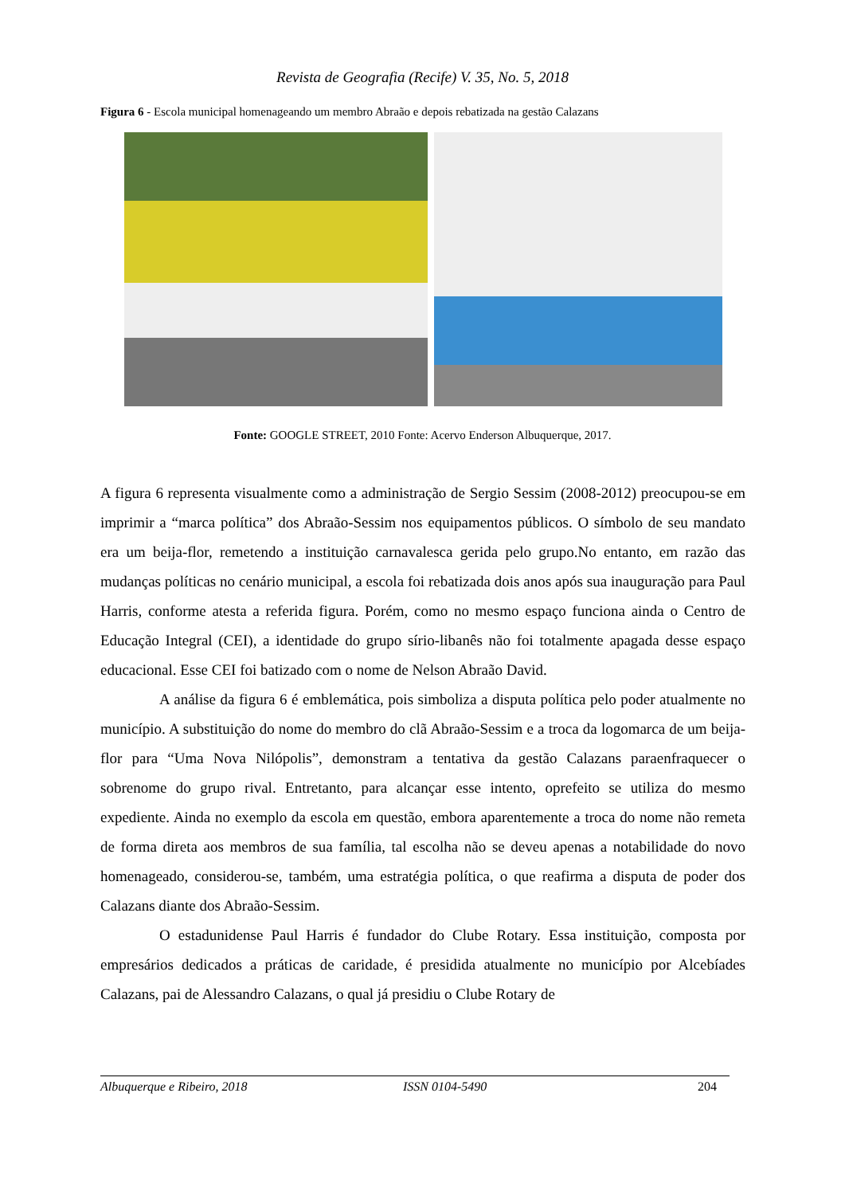Revista de Geografia (Recife) V. 35, No. 5, 2018
Figura 6 - Escola municipal homenageando um membro Abraão e depois rebatizada na gestão Calazans
Fonte: GOOGLE STREET, 2010 Fonte: Acervo Enderson Albuquerque, 2017.
A figura 6 representa visualmente como a administração de Sergio Sessim (2008-2012) preocupou-se em imprimir a “marca política” dos Abraão-Sessim nos equipamentos públicos. O símbolo de seu mandato era um beija-flor, remetendo a instituição carnavalesca gerida pelo grupo.No entanto, em razão das mudanças políticas no cenário municipal, a escola foi rebatizada dois anos após sua inauguração para Paul Harris, conforme atesta a referida figura. Porém, como no mesmo espaço funciona ainda o Centro de Educação Integral (CEI), a identidade do grupo sírio-libanês não foi totalmente apagada desse espaço educacional. Esse CEI foi batizado com o nome de Nelson Abraão David.
A análise da figura 6 é emblemática, pois simboliza a disputa política pelo poder atualmente no município. A substituição do nome do membro do clã Abraão-Sessim e a troca da logomarca de um beija-flor para “Uma Nova Nilópolis”, demonstram a tentativa da gestão Calazans paraenfraquecer o sobrenome do grupo rival. Entretanto, para alcançar esse intento, oprefeito se utiliza do mesmo expediente. Ainda no exemplo da escola em questão, embora aparentemente a troca do nome não remeta de forma direta aos membros de sua família, tal escolha não se deveu apenas a notabilidade do novo homenageado, considerou-se, também, uma estratégia política, o que reafirma a disputa de poder dos Calazans diante dos Abraão-Sessim.
O estadunidense Paul Harris é fundador do Clube Rotary. Essa instituição, composta por empresários dedicados a práticas de caridade, é presidida atualmente no município por Alcebíades Calazans, pai de Alessandro Calazans, o qual já presidiu o Clube Rotary de
Albuquerque e Ribeiro, 2018 ISSN 0104-5490 204